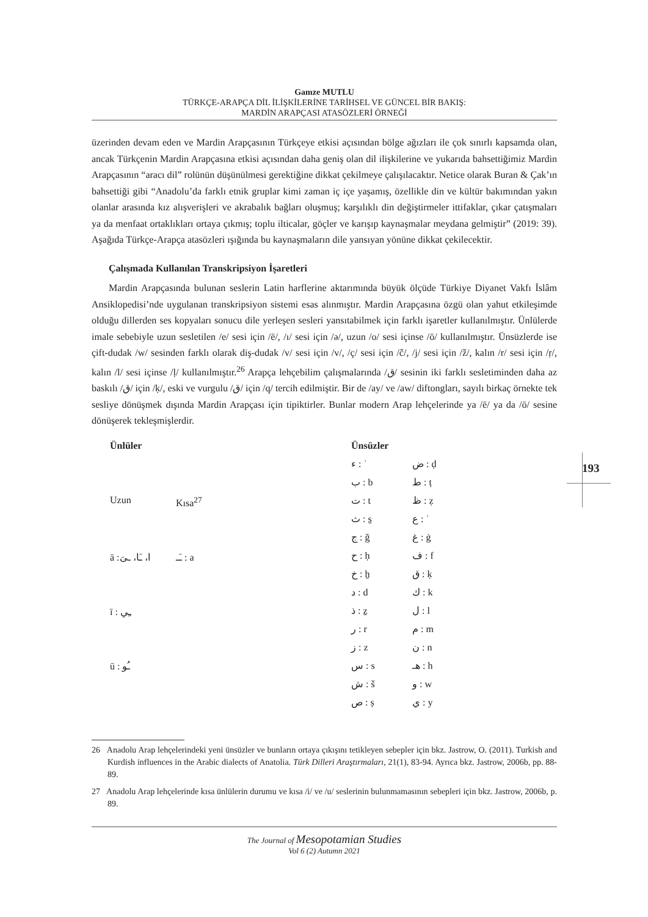Gamze MUTLU
TÜRKÇE-ARAPÇA DİL İLİŞKİLERİNE TARİHSEL VE GÜNCEL BİR BAKIŞ:
MARDİN ARAPÇASI ATASÖZLERİ ÖRNEĞİ
üzerinden devam eden ve Mardin Arapçasının Türkçeye etkisi açısından bölge ağızları ile çok sınırlı kapsamda olan, ancak Türkçenin Mardin Arapçasına etkisi açısından daha geniş olan dil ilişkilerine ve yukarıda bahsettiğimiz Mardin Arapçasının “aracı dil” rolünün düşünülmesi gerektiğine dikkat çekilmeye çalışılacaktır. Netice olarak Buran & Çak’ın bahsettiği gibi “Anadolu’da farklı etnik gruplar kimi zaman iç içe yaşamış, özellikle din ve kültür bakımından yakın olanlar arasında kız alışverişleri ve akrabalık bağları oluşmuş; karşılıklı din değiştirmeler ittifaklar, çıkar çatışmaları ya da menfaat ortaklıkları ortaya çıkmış; toplu ilticalar, göçler ve karışıp kaynaşmalar meydana gelmiştir” (2019: 39). Aşağıda Türkçe-Arapça atasözleri ışığında bu kaynaşmaların dile yansıyan yönüne dikkat çekilecektir.
Çalışmada Kullanılan Transkripsiyon İşaretleri
Mardin Arapçasında bulunan seslerin Latin harflerine aktarımında büyük ölçüde Türkiye Diyanet Vakfı İslâm Ansiklopedisi’nde uygulanan transkripsiyon sistemi esas alınmıştır. Mardin Arapçasına özgü olan yahut etkileşimde olduğu dillerden ses kopyaları sonucu dile yerleşen sesleri yansıtabilmek için farklı işaretler kullanılmıştır. Ünlülerde imale sebebiyle uzun sesletilen /e/ sesi için /ē/, /ı/ sesi için /ə/, uzun /o/ sesi içinse /ō/ kullanılmıştır. Ünsüzlerde ise çift-dudak /w/ sesinden farklı olarak diş-dudak /v/ sesi için /v/, /ç/ sesi için /č/, /j/ sesi için /ž/, kalın /r/ sesi için /ṛ/, kalın /l/ sesi içinse /ḷ/ kullanılmıştır.<sup>26</sup> Arapça lehçebilim çalışmalarında /ق/ sesinin iki farklı sesletiminden daha az baskılı /ق/ için /ḳ/, eski ve vurgulu /ق/ için /q/ tercih edilmiştir. Bir de /ay/ ve /aw/ diftongları, sayılı birkaç örnekte tek sesliye dönüşmek dışında Mardin Arapçası için tipiktirler. Bunlar modern Arap lehçelerinde ya /ē/ ya da /ō/ sesine dönüşerek tekleşmişlerdir.
| Ünlüler | |
| --- | --- |
| Uzun | Kısa<sup>27</sup> |
| ā :ا، ـَا، ـىَ | ـَـ : a |
| ī : ـِي | |
| ū : ـُو | |
| Ünsüzler | |
| --- | --- |
| ء : ʾ | ض : ḍ |
| ب : b | ط : ṭ |
| ت : t | ظ : ẓ |
| ث : s̱ | ع : ʿ |
| ج : ğ | غ : ġ |
| ح : ḥ | ف : f |
| خ : ẖ | ق : ḳ |
| د : d | ك : k |
| ذ : ẕ | ل : l |
| ر : r | م : m |
| ز : z | ن : n |
| س : s | هـ : h |
| ش : š | و : w |
| ص : ṣ | ي : y |
193
26 Anadolu Arap lehçelerindeki yeni ünsüzler ve bunların ortaya çıkışını tetikleyen sebepler için bkz. Jastrow, O. (2011). Turkish and Kurdish influences in the Arabic dialects of Anatolia. Türk Dilleri Araştırmaları, 21(1), 83-94. Ayrıca bkz. Jastrow, 2006b, pp. 88-89.
27 Anadolu Arap lehçelerinde kısa ünlülerin durumu ve kısa /i/ ve /u/ seslerinin bulunmamasının sebepleri için bkz. Jastrow, 2006b, p. 89.
The Journal of Mesopotamian Studies
Vol 6 (2) Autumn 2021